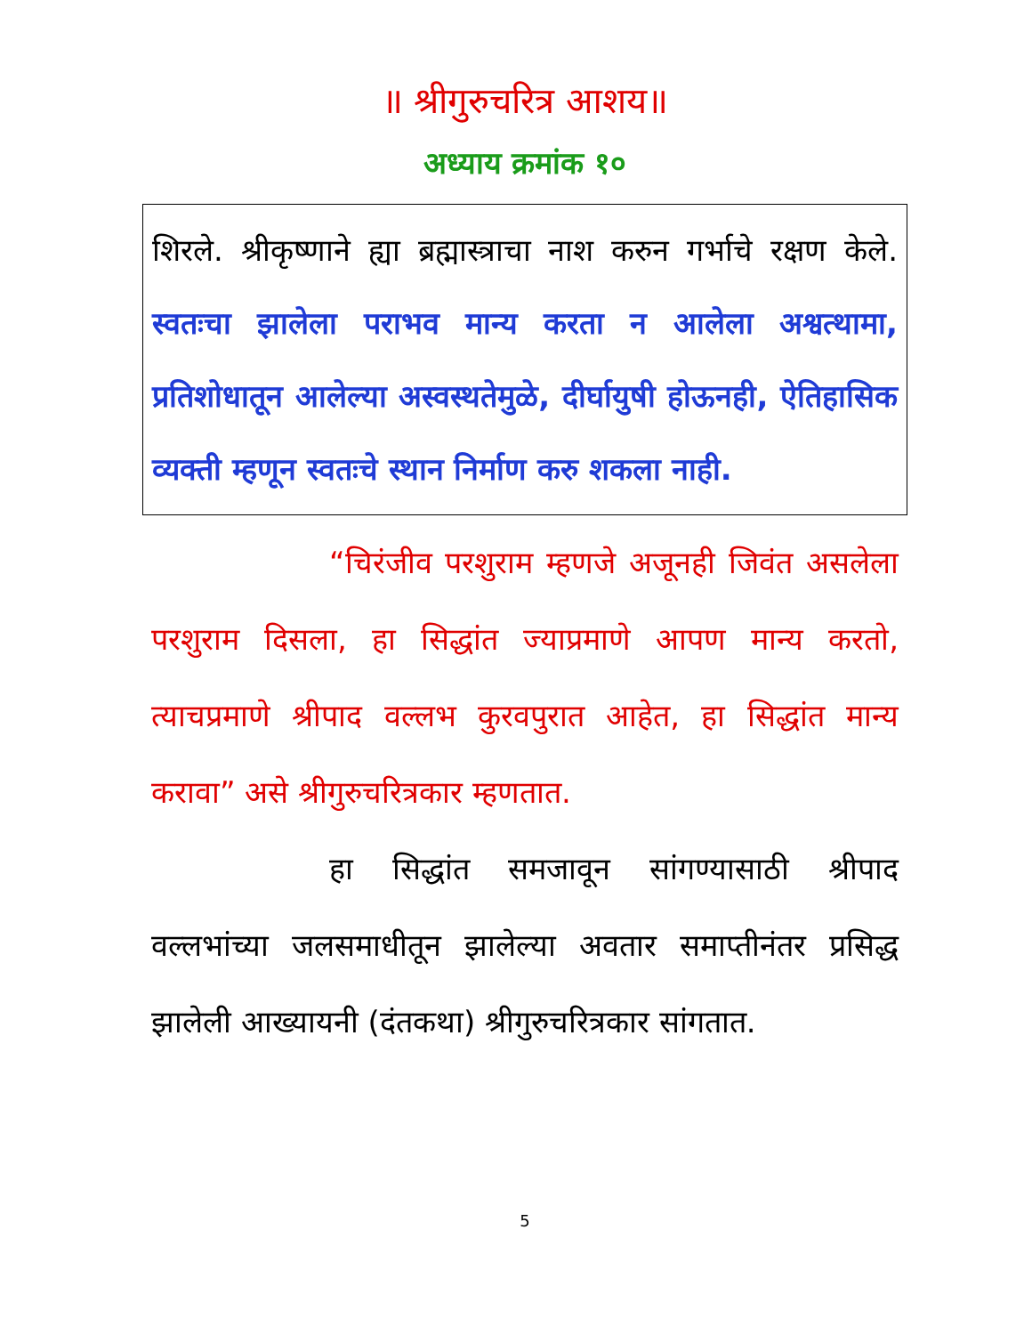॥ श्रीगुरुचरित्र आशय॥
अध्याय क्रमांक १०
शिरले. श्रीकृष्णाने ह्या ब्रह्मास्त्राचा नाश करुन गर्भाचे रक्षण केले. स्वतःचा झालेला पराभव मान्य करता न आलेला अश्वत्थामा, प्रतिशोधातून आलेल्या अस्वस्थतेमुळे, दीर्घायुषी होऊनही, ऐतिहासिक व्यक्ती म्हणून स्वतःचे स्थान निर्माण करु शकला नाही.
“चिरंजीव परशुराम म्हणजे अजूनही जिवंत असलेला परशुराम दिसला, हा सिद्धांत ज्याप्रमाणे आपण मान्य करतो, त्याचप्रमाणे श्रीपाद वल्लभ कुरवपुरात आहेत, हा सिद्धांत मान्य करावा” असे श्रीगुरुचरित्रकार म्हणतात.
हा सिद्धांत समजावून सांगण्यासाठी श्रीपाद वल्लभांच्या जलसमाधीतून झालेल्या अवतार समाप्तीनंतर प्रसिद्ध झालेली आख्यायनी (दंतकथा) श्रीगुरुचरित्रकार सांगतात.
5